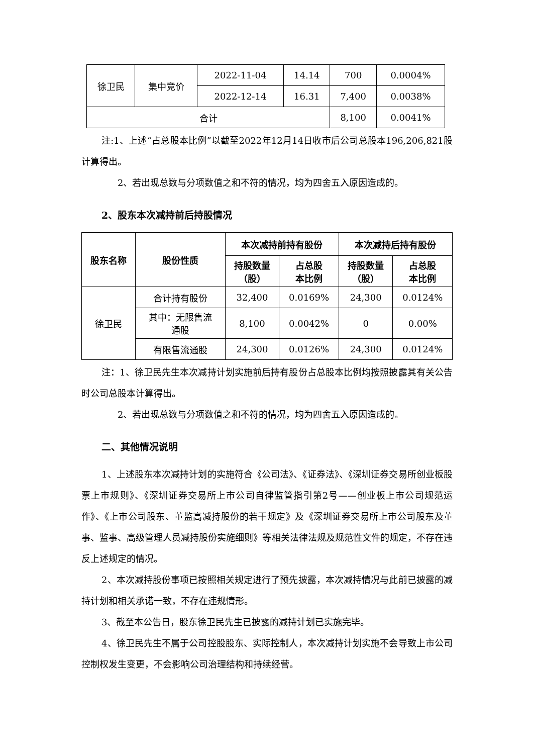| 徐卫民 | 集中竞价 | 2022-11-04 | 14.14 | 700 | 0.0004% |
| | | 2022-12-14 | 16.31 | 7,400 | 0.0038% |
| 合计 | | | | 8,100 | 0.0041% |
注:1、上述“占总股本比例”以截至2022年12月14日收市后公司总股本196,206,821股计算得出。
2、若出现总数与分项数值之和不符的情况，均为四舍五入原因造成的。
2、股东本次减持前后持股情况
| 股东名称 | 股份性质 | 本次减持前持有股份 | | 本次减持后持有股份 | |
| --- | --- | --- | --- | --- | --- |
| | | 持股数量 （股） | 占总股 本比例 | 持股数量 （股） | 占总股 本比例 |
| 徐卫民 | 合计持有股份 | 32,400 | 0.0169% | 24,300 | 0.0124% |
| | 其中：无限售流 通股 | 8,100 | 0.0042% | 0 | 0.00% |
| | 有限售流通股 | 24,300 | 0.0126% | 24,300 | 0.0124% |
注：1、徐卫民先生本次减持计划实施前后持有股份占总股本比例均按照披露其有关公告时公司总股本计算得出。
2、若出现总数与分项数值之和不符的情况，均为四舍五入原因造成的。
二、其他情况说明
1、上述股东本次减持计划的实施符合《公司法》、《证券法》、《深圳证券交易所创业板股票上市规则》、《深圳证券交易所上市公司自律监管指引第2号——创业板上市公司规范运作》、《上市公司股东、董监高减持股份的若干规定》及《深圳证券交易所上市公司股东及董事、监事、高级管理人员减持股份实施细则》等相关法律法规及规范性文件的规定，不存在违反上述规定的情况。
2、本次减持股份事项已按照相关规定进行了预先披露，本次减持情况与此前已披露的减持计划和相关承诺一致，不存在违规情形。
3、截至本公告日，股东徐卫民先生已披露的减持计划已实施完毕。
4、徐卫民先生不属于公司控股股东、实际控制人，本次减持计划实施不会导致上市公司控制权发生变更，不会影响公司治理结构和持续经营。